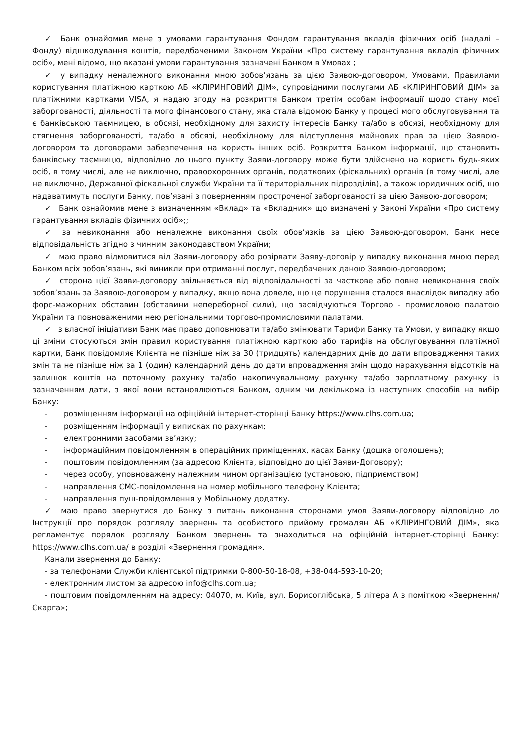✓ Банк ознайомив мене з умовами гарантування Фондом гарантування вкладів фізичних осіб (надалі – Фонду) відшкодування коштів, передбаченими Законом України «Про систему гарантування вкладів фізичних осіб», мені відомо, що вказані умови гарантування зазначені Банком в Умовах ;
✓ у випадку неналежного виконання мною зобов’язань за цією Заявою-договором, Умовами, Правилами користування платіжною карткою АБ «КЛІРИНГОВИЙ ДІМ», супровідними послугами АБ «КЛІРИНГОВИЙ ДІМ» за платіжними картками VISA, я надаю згоду на розкриття Банком третім особам інформації щодо стану моєї заборгованості, діяльності та мого фінансового стану, яка стала відомою Банку у процесі мого обслуговування та є банківською таємницею, в обсязі, необхідному для захисту інтересів Банку та/або в обсязі, необхідному для стягнення заборгованості, та/або в обсязі, необхідному для відступлення майнових прав за цією Заявою-договором та договорами забезпечення на користь інших осіб. Розкриття Банком інформації, що становить банківську таємницю, відповідно до цього пункту Заяви-договору може бути здійснено на користь будь-яких осіб, в тому числі, але не виключно, правоохоронних органів, податкових (фіскальних) органів (в тому числі, але не виключно, Державної фіскальної служби України та її територіальних підрозділів), а також юридичних осіб, що надаватимуть послуги Банку, пов’язані з поверненням простроченої заборгованості за цією Заявою-договором;
✓ Банк ознайомив мене з визначенням «Вклад» та «Вкладник» що визначені у Законі України «Про систему гарантування вкладів фізичних осіб»;;
✓ за невиконання або неналежне виконання своїх обов’язків за цією Заявою-договором, Банк несе відповідальність згідно з чинним законодавством України;
✓ маю право відмовитися від Заяви-договору або розірвати Заяву-договір у випадку виконання мною перед Банком всіх зобов’язань, які виникли при отриманні послуг, передбачених даною Заявою-договором;
✓ сторона цієї Заяви-договору звільняється від відповідальності за часткове або повне невиконання своїх зобов’язань за Заявою-договором у випадку, якщо вона доведе, що це порушення сталося внаслідок випадку або форс-мажорних обставин (обставини непереборної сили), що засвідчуються Торгово - промисловою палатою України та повноваженими нею регіональними торгово-промисловими палатами.
✓ з власної ініціативи Банк має право доповнювати та/або змінювати Тарифи Банку та Умови, у випадку якщо ці зміни стосуються змін правил користування платіжною карткою або тарифів на обслуговування платіжної картки, Банк повідомляє Клієнта не пізніше ніж за 30 (тридцять) календарних днів до дати впровадження таких змін та не пізніше ніж за 1 (один) календарний день до дати впровадження змін щодо нарахування відсотків на залишок коштів на поточному рахунку та/або накопичувальному рахунку та/або зарплатному рахунку із зазначенням дати, з якої вони встановлюються Банком, одним чи декількома із наступних способів на вибір Банку:
- розміщенням інформації на офіційній інтернет-сторінці Банку https://www.clhs.com.ua;
- розміщенням інформації у виписках по рахункам;
- електронними засобами зв’язку;
- інформаційним повідомленням в операційних приміщеннях, касах Банку (дошка оголошень);
- поштовим повідомленням (за адресою Клієнта, відповідно до цієї Заяви-Договору);
- через особу, уповноважену належним чином організацією (установою, підприємством)
- направлення СМС-повідомлення на номер мобільного телефону Клієнта;
- направлення пуш-повідомлення у Мобільному додатку.
✓ маю право звернутися до Банку з питань виконання сторонами умов Заяви-договору відповідно до Інструкції про порядок розгляду звернень та особистого прийому громадян АБ «КЛІРИНГОВИЙ ДІМ», яка регламентує порядок розгляду Банком звернень та знаходиться на офіційній інтернет-сторінці Банку: https://www.clhs.com.ua/ в розділі «Звернення громадян».
Канали звернення до Банку:
- за телефонами Служби клієнтської підтримки 0-800-50-18-08, +38-044-593-10-20;
- електронним листом за адресою info@clhs.com.ua;
- поштовим повідомленням на адресу: 04070, м. Київ, вул. Борисоглібська, 5 літера А з поміткою «Звернення/Скарга»;